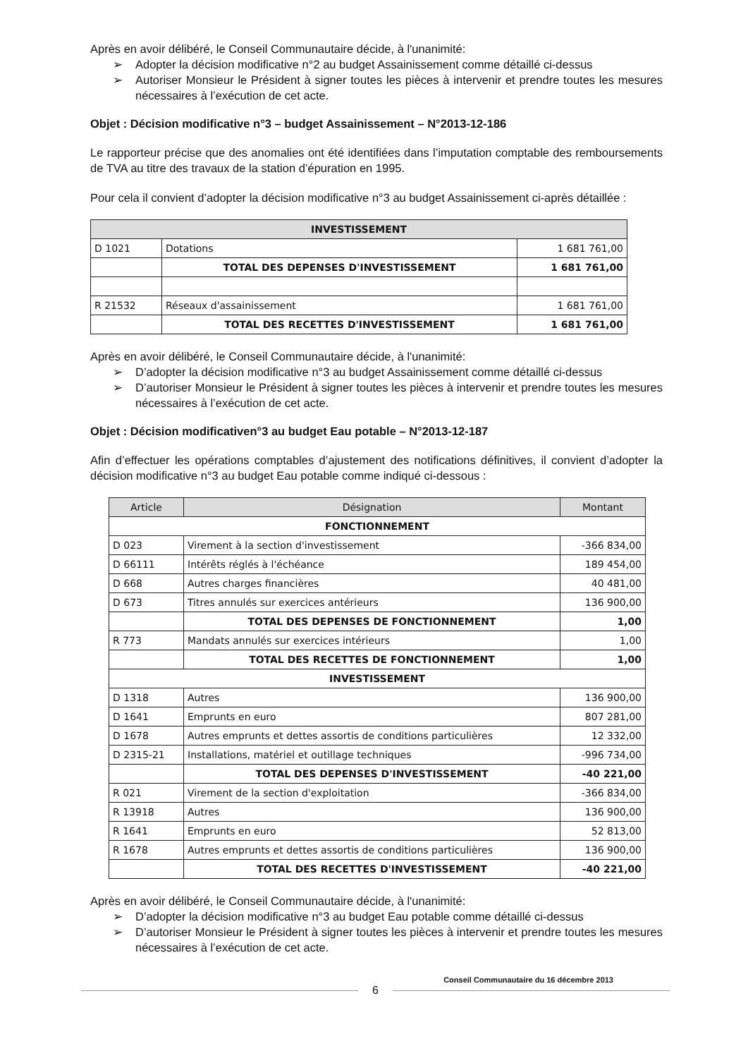Après en avoir délibéré, le Conseil Communautaire décide, à l'unanimité:
➢ Adopter la décision modificative n°2 au budget Assainissement comme détaillé ci-dessus
➢ Autoriser Monsieur le Président à signer toutes les pièces à intervenir et prendre toutes les mesures nécessaires à l’exécution de cet acte.
Objet : Décision modificative n°3 – budget Assainissement – N°2013-12-186
Le rapporteur précise que des anomalies ont été identifiées dans l’imputation comptable des remboursements de TVA au titre des travaux de la station d’épuration en 1995.
Pour cela il convient d’adopter la décision modificative n°3 au budget Assainissement ci-après détaillée :
| INVESTISSEMENT | | |
| --- | --- | --- |
| D 1021 | Dotations | 1 681 761,00 |
| | TOTAL DES DEPENSES D'INVESTISSEMENT | 1 681 761,00 |
| R 21532 | Réseaux d'assainissement | 1 681 761,00 |
| | TOTAL DES RECETTES D'INVESTISSEMENT | 1 681 761,00 |
Après en avoir délibéré, le Conseil Communautaire décide, à l'unanimité:
➢ D’adopter la décision modificative n°3 au budget Assainissement comme détaillé ci-dessus
➢ D’autoriser Monsieur le Président à signer toutes les pièces à intervenir et prendre toutes les mesures nécessaires à l’exécution de cet acte.
Objet : Décision modificativen°3 au budget Eau potable – N°2013-12-187
Afin d’effectuer les opérations comptables d’ajustement des notifications définitives, il convient d’adopter la décision modificative n°3 au budget Eau potable comme indiqué ci-dessous :
| Article | Désignation | Montant |
| --- | --- | --- |
| FONCTIONNEMENT | | |
| D 023 | Virement à la section d'investissement | -366 834,00 |
| D 66111 | Intérêts réglés à l'échéance | 189 454,00 |
| D 668 | Autres charges financières | 40 481,00 |
| D 673 | Titres annulés sur exercices antérieurs | 136 900,00 |
| | TOTAL DES DEPENSES DE FONCTIONNEMENT | 1,00 |
| R 773 | Mandats annulés sur exercices intérieurs | 1,00 |
| | TOTAL DES RECETTES DE FONCTIONNEMENT | 1,00 |
| INVESTISSEMENT | | |
| D 1318 | Autres | 136 900,00 |
| D 1641 | Emprunts en euro | 807 281,00 |
| D 1678 | Autres emprunts et dettes assortis de conditions particulières | 12 332,00 |
| D 2315-21 | Installations, matériel et outillage techniques | -996 734,00 |
| | TOTAL DES DEPENSES D'INVESTISSEMENT | -40 221,00 |
| R 021 | Virement de la section d'exploitation | -366 834,00 |
| R 13918 | Autres | 136 900,00 |
| R 1641 | Emprunts en euro | 52 813,00 |
| R 1678 | Autres emprunts et dettes assortis de conditions particulières | 136 900,00 |
| | TOTAL DES RECETTES D'INVESTISSEMENT | -40 221,00 |
Après en avoir délibéré, le Conseil Communautaire décide, à l'unanimité:
➢ D’adopter la décision modificative n°3 au budget Eau potable comme détaillé ci-dessus
➢ D’autoriser Monsieur le Président à signer toutes les pièces à intervenir et prendre toutes les mesures nécessaires à l’exécution de cet acte.
Conseil Communautaire du 16 décembre 2013
6